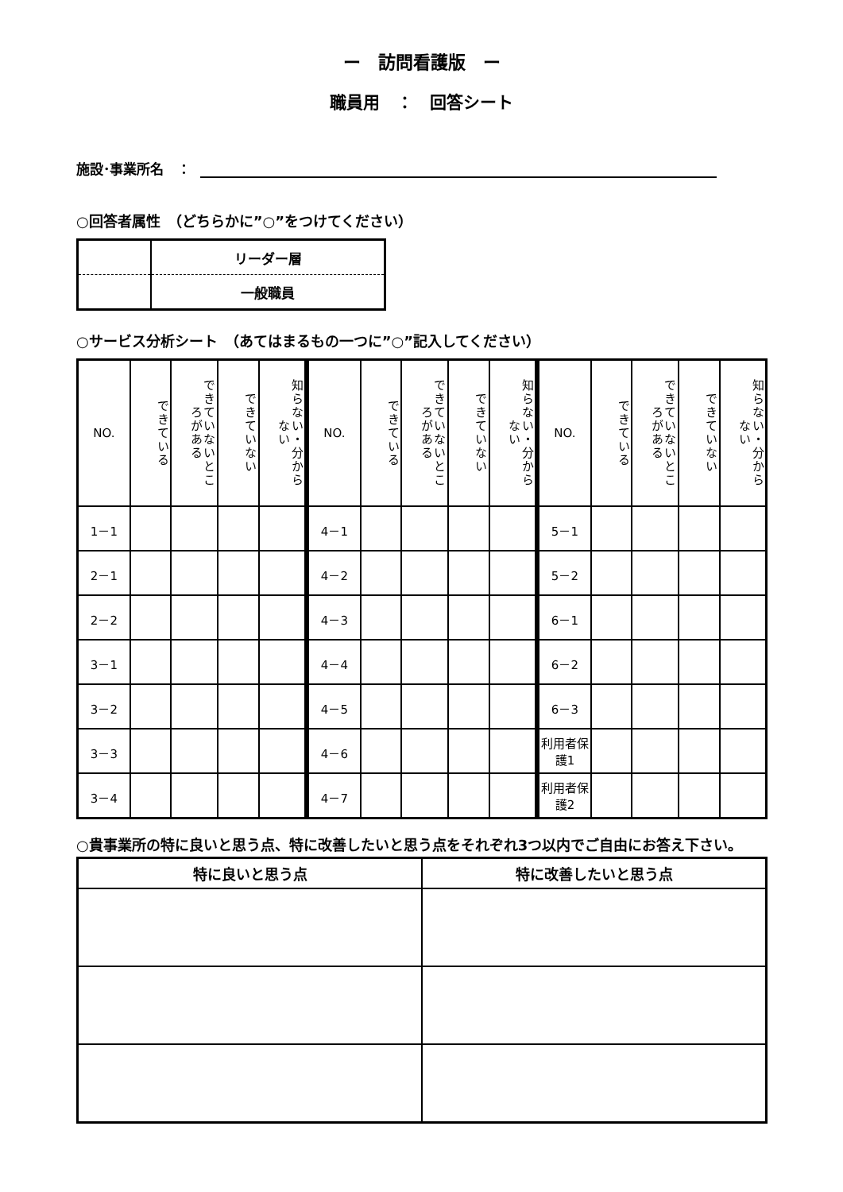ー　訪問看護版　ー
職員用　：　回答シート
施設･事業所名　：
○回答者属性　（どちらかに”○”をつけてください）
| | リーダー層 |
| | 一般職員 |
○サービス分析シート　（あてはまるもの一つに”○”記入してください）
| NO. | できている | できていないところがある | できていない | 知らない・分からない |
| --- | --- | --- | --- | --- |
| 1－1 | | | | |
| 2－1 | | | | |
| 2－2 | | | | |
| 3－1 | | | | |
| 3－2 | | | | |
| 3－3 | | | | |
| 3－4 | | | | |
| NO. | できている | できていないところがある | できていない | 知らない・分からない |
| --- | --- | --- | --- | --- |
| 4－1 | | | | |
| 4－2 | | | | |
| 4－3 | | | | |
| 4－4 | | | | |
| 4－5 | | | | |
| 4－6 | | | | |
| 4－7 | | | | |
| NO. | できている | できていないところがある | できていない | 知らない・分からない |
| --- | --- | --- | --- | --- |
| 5－1 | | | | |
| 5－2 | | | | |
| 6－1 | | | | |
| 6－2 | | | | |
| 6－3 | | | | |
| 利用者保護1 | | | | |
| 利用者保護2 | | | | |
○貴事業所の特に良いと思う点、特に改善したいと思う点をそれぞれ3つ以内でご自由にお答え下さい。
| 特に良いと思う点 | 特に改善したいと思う点 |
| --- | --- |